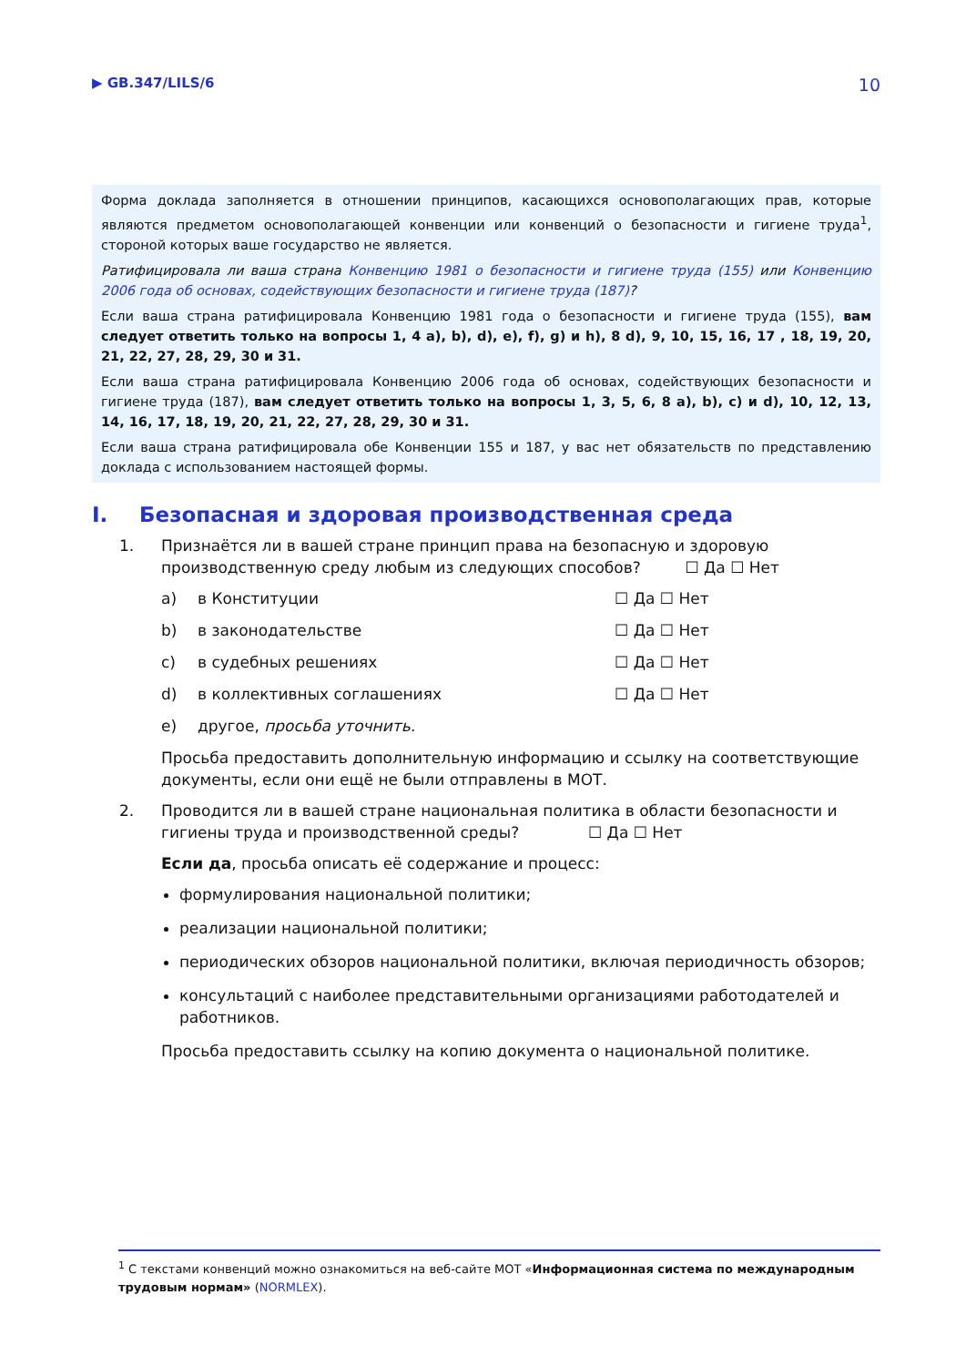▶ GB.347/LILS/6 10
Форма доклада заполняется в отношении принципов, касающихся основополагающих прав, которые являются предметом основополагающей конвенции или конвенций о безопасности и гигиене труда<sup>1</sup>, стороной которых ваше государство не является.
Ратифицировала ли ваша страна Конвенцию 1981 о безопасности и гигиене труда (155) или Конвенцию 2006 года об основах, содействующих безопасности и гигиене труда (187)?
Если ваша страна ратифицировала Конвенцию 1981 года о безопасности и гигиене труда (155), вам следует ответить только на вопросы 1, 4 a), b), d), e), f), g) и h), 8 d), 9, 10, 15, 16, 17 , 18, 19, 20, 21, 22, 27, 28, 29, 30 и 31.
Если ваша страна ратифицировала Конвенцию 2006 года об основах, содействующих безопасности и гигиене труда (187), вам следует ответить только на вопросы 1, 3, 5, 6, 8 a), b), c) и d), 10, 12, 13, 14, 16, 17, 18, 19, 20, 21, 22, 27, 28, 29, 30 и 31.
Если ваша страна ратифицировала обе Конвенции 155 и 187, у вас нет обязательств по представлению доклада с использованием настоящей формы.
I. Безопасная и здоровая производственная среда
1. Признаётся ли в вашей стране принцип права на безопасную и здоровую производственную среду любым из следующих способов? ☐ Да ☐ Нет
a) в Конституции ☐ Да ☐ Нет
b) в законодательстве ☐ Да ☐ Нет
c) в судебных решениях ☐ Да ☐ Нет
d) в коллективных соглашениях ☐ Да ☐ Нет
e) другое, просьба уточнить.
Просьба предоставить дополнительную информацию и ссылку на соответствующие документы, если они ещё не были отправлены в МОТ.
2. Проводится ли в вашей стране национальная политика в области безопасности и гигиены труда и производственной среды? ☐ Да ☐ Нет
Если да, просьба описать её содержание и процесс:
формулирования национальной политики;
реализации национальной политики;
периодических обзоров национальной политики, включая периодичность обзоров;
консультаций с наиболее представительными организациями работодателей и работников.
Просьба предоставить ссылку на копию документа о национальной политике.
<sup>1</sup> С текстами конвенций можно ознакомиться на веб-сайте МОТ «Информационная система по международным трудовым нормам» (NORMLEX).